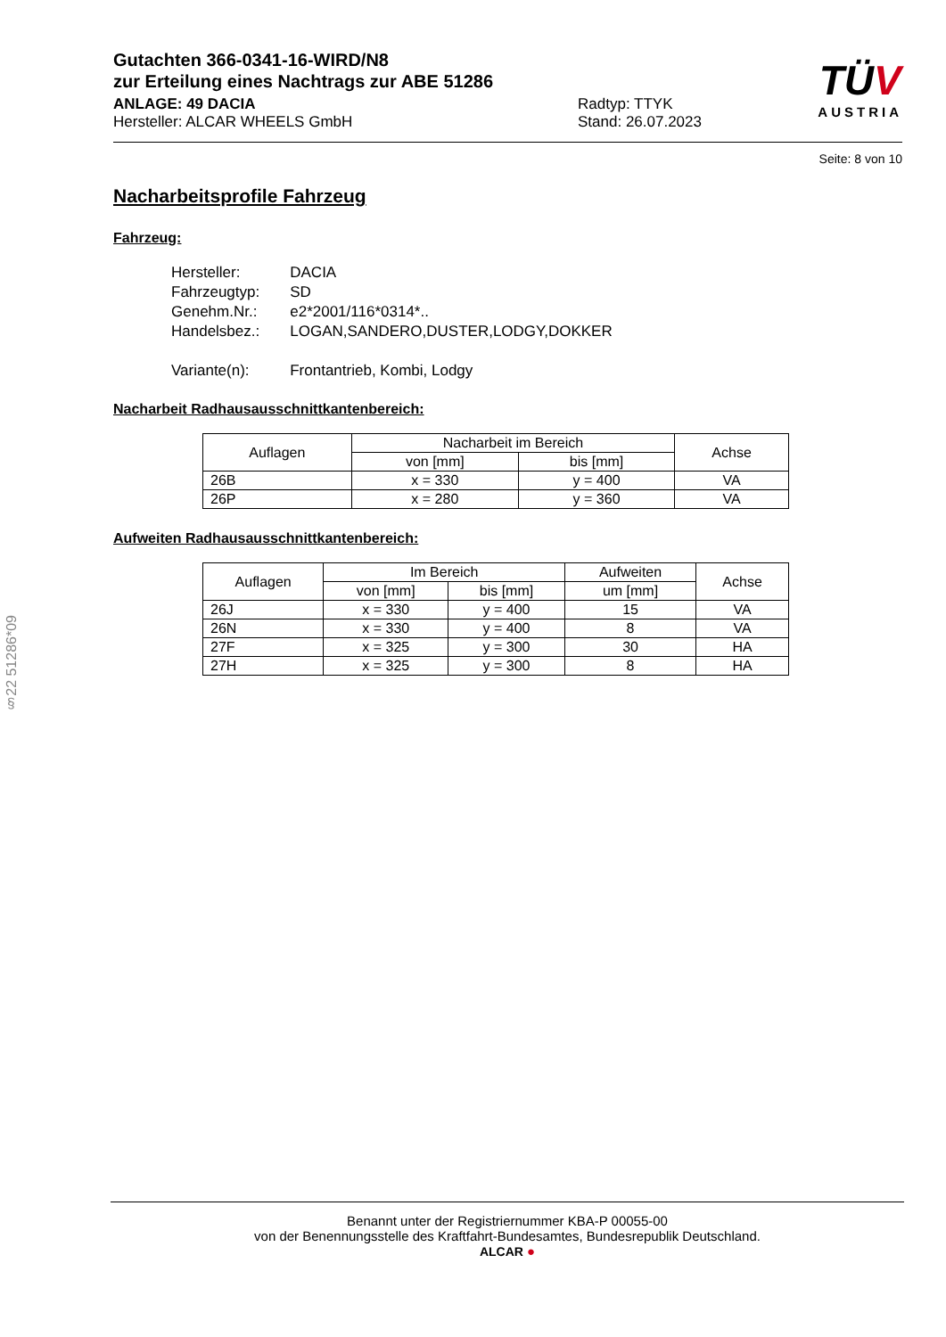TÜV
AUSTRIA
Gutachten 366-0341-16-WIRD/N8
zur Erteilung eines Nachtrags zur ABE 51286
ANLAGE: 49 DACIA
Hersteller: ALCAR WHEELS GmbH
Radtyp: TTYK
Stand: 26.07.2023
Seite: 8 von 10
Nacharbeitsprofile Fahrzeug
Fahrzeug:
| Hersteller: | DACIA |
| Fahrzeugtyp: | SD |
| Genehm.Nr.: | e2*2001/116*0314*.. |
| Handelsbez.: | LOGAN,SANDERO,DUSTER,LODGY,DOKKER |
| Variante(n): | Frontantrieb, Kombi, Lodgy |
Nacharbeit Radhausausschnittkantenbereich:
| Auflagen | Nacharbeit im Bereich | | Achse |
| --- | --- | --- | --- |
| | von [mm] | bis [mm] | |
| 26B | x = 330 | y = 400 | VA |
| 26P | x = 280 | y = 360 | VA |
Aufweiten Radhausausschnittkantenbereich:
| Auflagen | Im Bereich | | Aufweiten | Achse |
| --- | --- | --- | --- | --- |
| | von [mm] | bis [mm] | um [mm] | |
| 26J | x = 330 | y = 400 | 15 | VA |
| 26N | x = 330 | y = 400 | 8 | VA |
| 27F | x = 325 | y = 300 | 30 | HA |
| 27H | x = 325 | y = 300 | 8 | HA |
§22 51286*09
Benannt unter der Registriernummer KBA-P 00055-00
von der Benennungsstelle des Kraftfahrt-Bundesamtes, Bundesrepublik Deutschland.
ALCAR ●